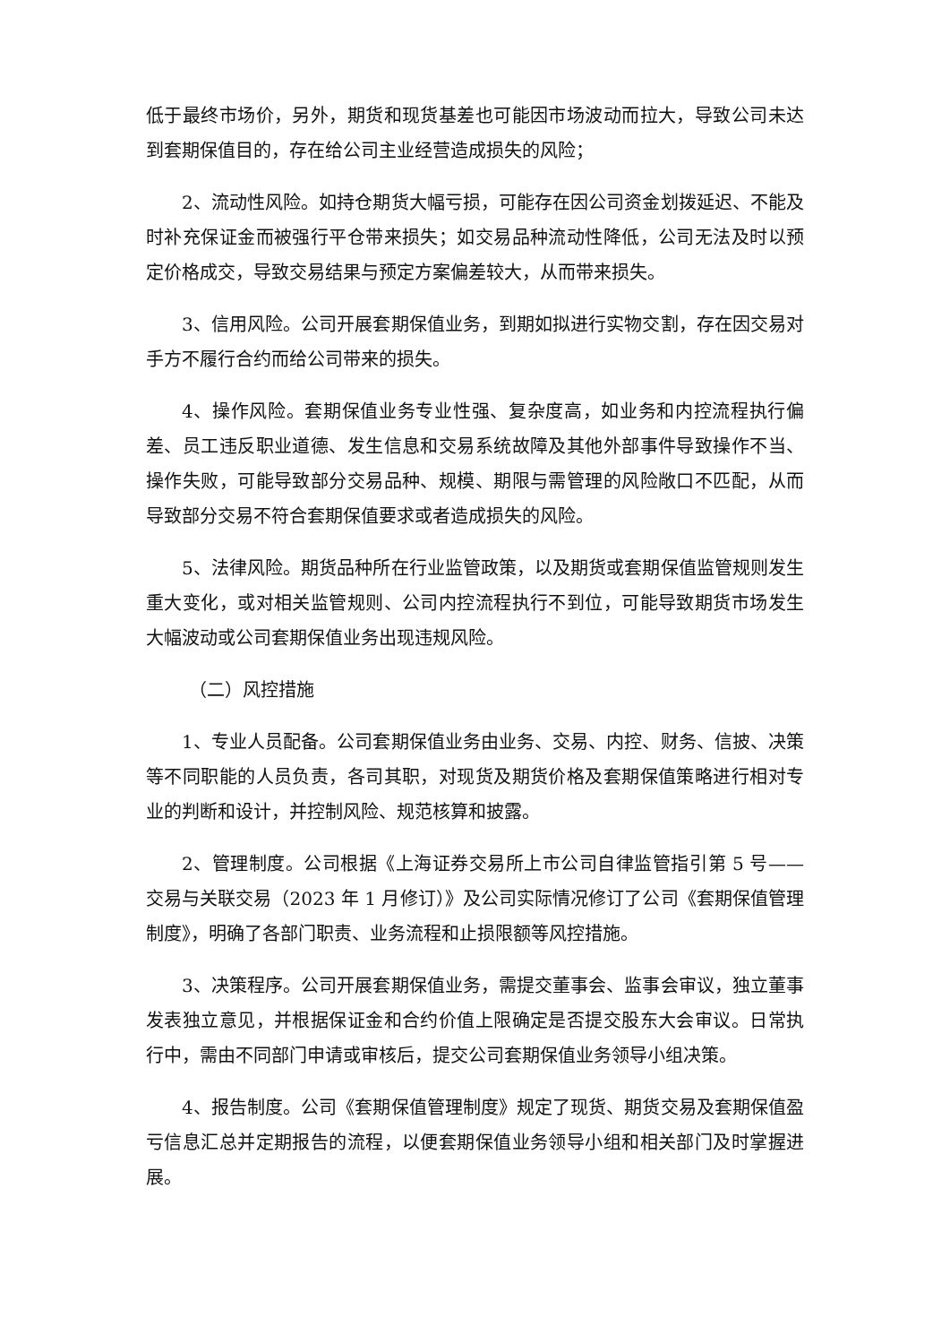低于最终市场价，另外，期货和现货基差也可能因市场波动而拉大，导致公司未达到套期保值目的，存在给公司主业经营造成损失的风险；
2、流动性风险。如持仓期货大幅亏损，可能存在因公司资金划拨延迟、不能及时补充保证金而被强行平仓带来损失；如交易品种流动性降低，公司无法及时以预定价格成交，导致交易结果与预定方案偏差较大，从而带来损失。
3、信用风险。公司开展套期保值业务，到期如拟进行实物交割，存在因交易对手方不履行合约而给公司带来的损失。
4、操作风险。套期保值业务专业性强、复杂度高，如业务和内控流程执行偏差、员工违反职业道德、发生信息和交易系统故障及其他外部事件导致操作不当、操作失败，可能导致部分交易品种、规模、期限与需管理的风险敞口不匹配，从而导致部分交易不符合套期保值要求或者造成损失的风险。
5、法律风险。期货品种所在行业监管政策，以及期货或套期保值监管规则发生重大变化，或对相关监管规则、公司内控流程执行不到位，可能导致期货市场发生大幅波动或公司套期保值业务出现违规风险。
（二）风控措施
1、专业人员配备。公司套期保值业务由业务、交易、内控、财务、信披、决策等不同职能的人员负责，各司其职，对现货及期货价格及套期保值策略进行相对专业的判断和设计，并控制风险、规范核算和披露。
2、管理制度。公司根据《上海证券交易所上市公司自律监管指引第 5 号——交易与关联交易（2023 年 1 月修订）》及公司实际情况修订了公司《套期保值管理制度》，明确了各部门职责、业务流程和止损限额等风控措施。
3、决策程序。公司开展套期保值业务，需提交董事会、监事会审议，独立董事发表独立意见，并根据保证金和合约价值上限确定是否提交股东大会审议。日常执行中，需由不同部门申请或审核后，提交公司套期保值业务领导小组决策。
4、报告制度。公司《套期保值管理制度》规定了现货、期货交易及套期保值盈亏信息汇总并定期报告的流程，以便套期保值业务领导小组和相关部门及时掌握进展。